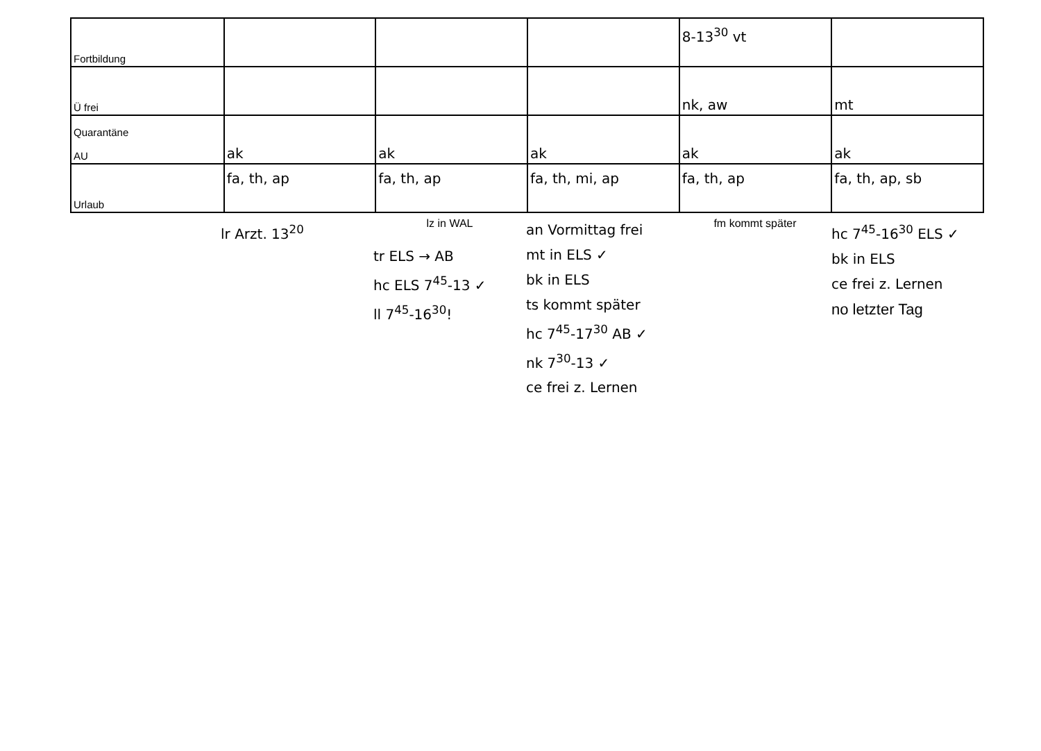| Fortbildung | | | | 8-13<sup>30</sup> vt | |
| Ü frei | | | | nk, aw | mt |
| Quarantäne AU | ak | ak | ak | ak | ak |
| Urlaub | fa, th, ap | fa, th, ap | fa, th, mi, ap | fa, th, ap | fa, th, ap, sb |
lr Arzt. 13<sup>20</sup>
lz in WAL
tr ELS → AB
hc ELS 7<sup>45</sup>-13 ✓
ll 7<sup>45</sup>-16<sup>30</sup>!
an Vormittag frei
mt in ELS ✓
bk in ELS
ts kommt später
hc 7<sup>45</sup>-17<sup>30</sup> AB ✓
nk 7<sup>30</sup>-13 ✓
ce frei z. Lernen
fm kommt später
hc 7<sup>45</sup>-16<sup>30</sup> ELS ✓
bk in ELS
ce frei z. Lernen
no letzter Tag